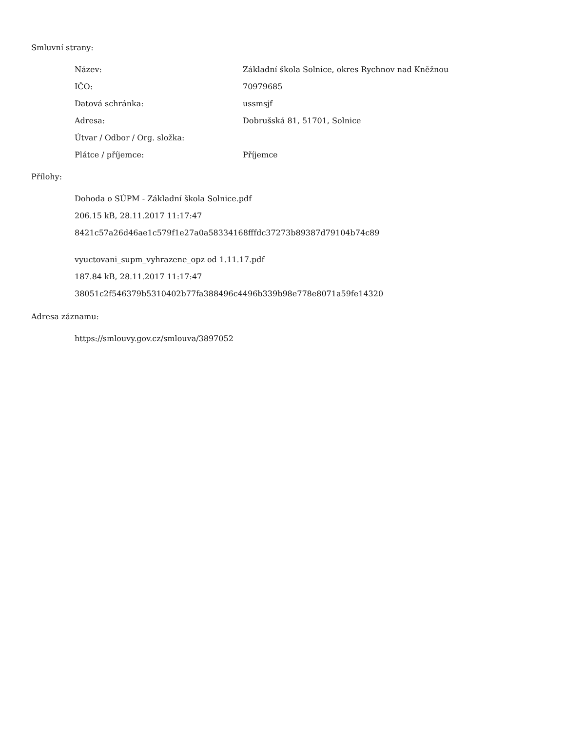Smluvní strany:
| Název: | Základní škola Solnice, okres Rychnov nad Kněžnou |
| IČO: | 70979685 |
| Datová schránka: | ussmsjf |
| Adresa: | Dobrušská 81, 51701, Solnice |
| Útvar / Odbor / Org. složka: | |
| Plátce / příjemce: | Příjemce |
Přílohy:
Dohoda o SÚPM - Základní škola Solnice.pdf
206.15 kB, 28.11.2017 11:17:47
8421c57a26d46ae1c579f1e27a0a58334168fffdc37273b89387d79104b74c89
vyuctovani_supm_vyhrazene_opz od 1.11.17.pdf
187.84 kB, 28.11.2017 11:17:47
38051c2f546379b5310402b77fa388496c4496b339b98e778e8071a59fe14320
Adresa záznamu:
https://smlouvy.gov.cz/smlouva/3897052